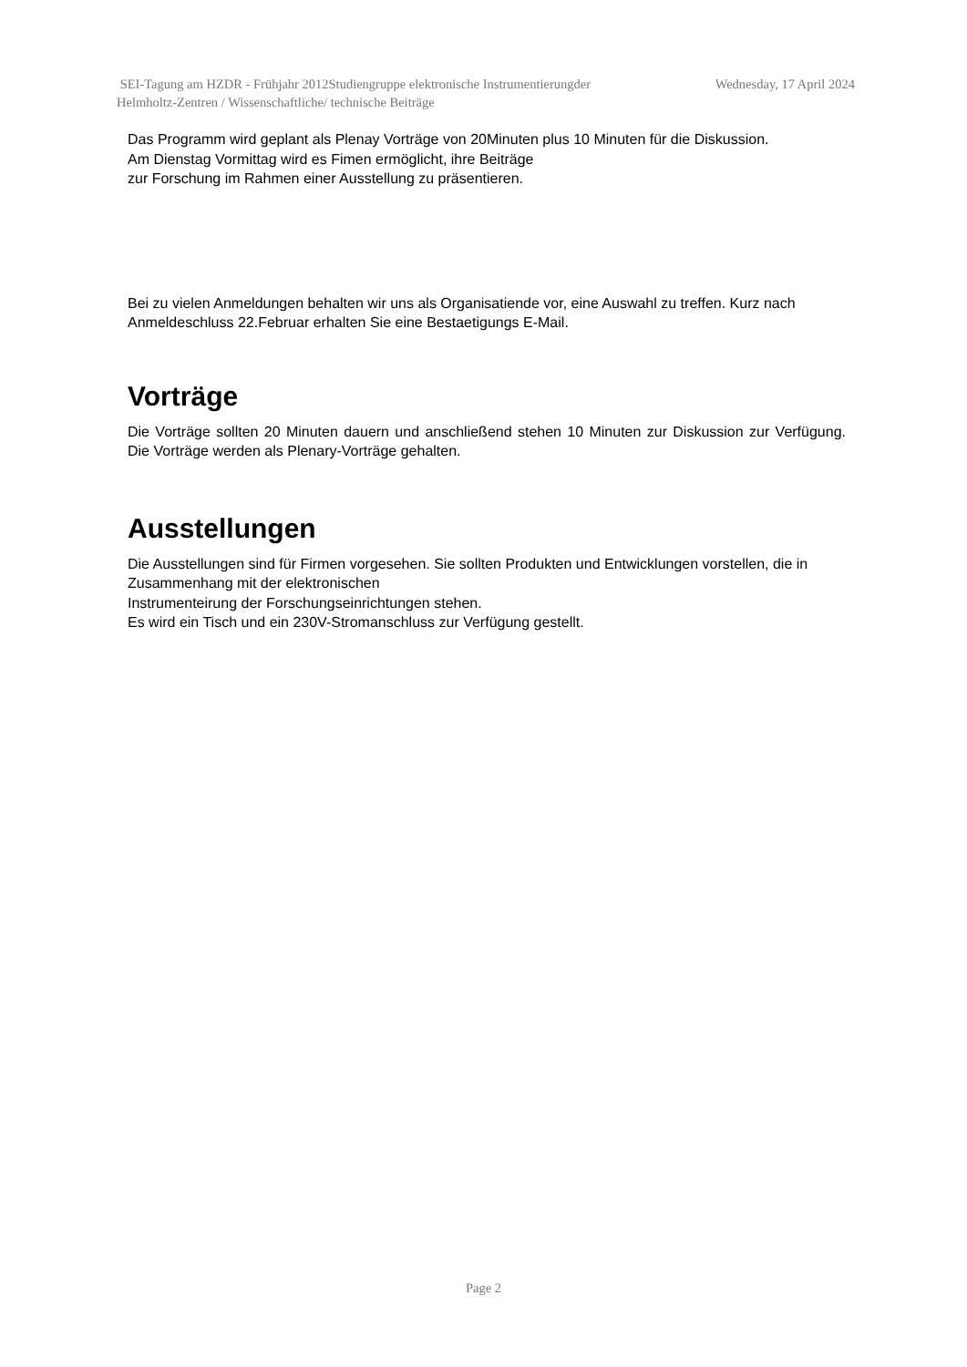Wednesday, 17 April 2024 SEI-Tagung am HZDR - Frühjahr 2012Studiengruppe elektronische Instrumentierungder
Helmholtz-Zentren / Wissenschaftliche/ technische Beiträge
Das Programm wird geplant als Plenay Vorträge von 20Minuten plus 10 Minuten für die Diskussion.
Am Dienstag Vormittag wird es Fimen ermöglicht, ihre Beiträge
zur Forschung im Rahmen einer Ausstellung zu präsentieren.
Bei zu vielen Anmeldungen behalten wir uns als Organisatiende vor, eine Auswahl zu treffen. Kurz nach Anmeldeschluss 22.Februar erhalten Sie eine Bestaetigungs E-Mail.
Vorträge
Die Vorträge sollten 20 Minuten dauern und anschließend stehen 10 Minuten zur Diskussion zur Verfügung. Die Vorträge werden als Plenary-Vorträge gehalten.
Ausstellungen
Die Ausstellungen sind für Firmen vorgesehen. Sie sollten Produkten und Entwicklungen vorstellen, die in Zusammenhang mit der elektronischen
Instrumenteirung der Forschungseinrichtungen stehen.
Es wird ein Tisch und ein 230V-Stromanschluss zur Verfügung gestellt.
Page 2